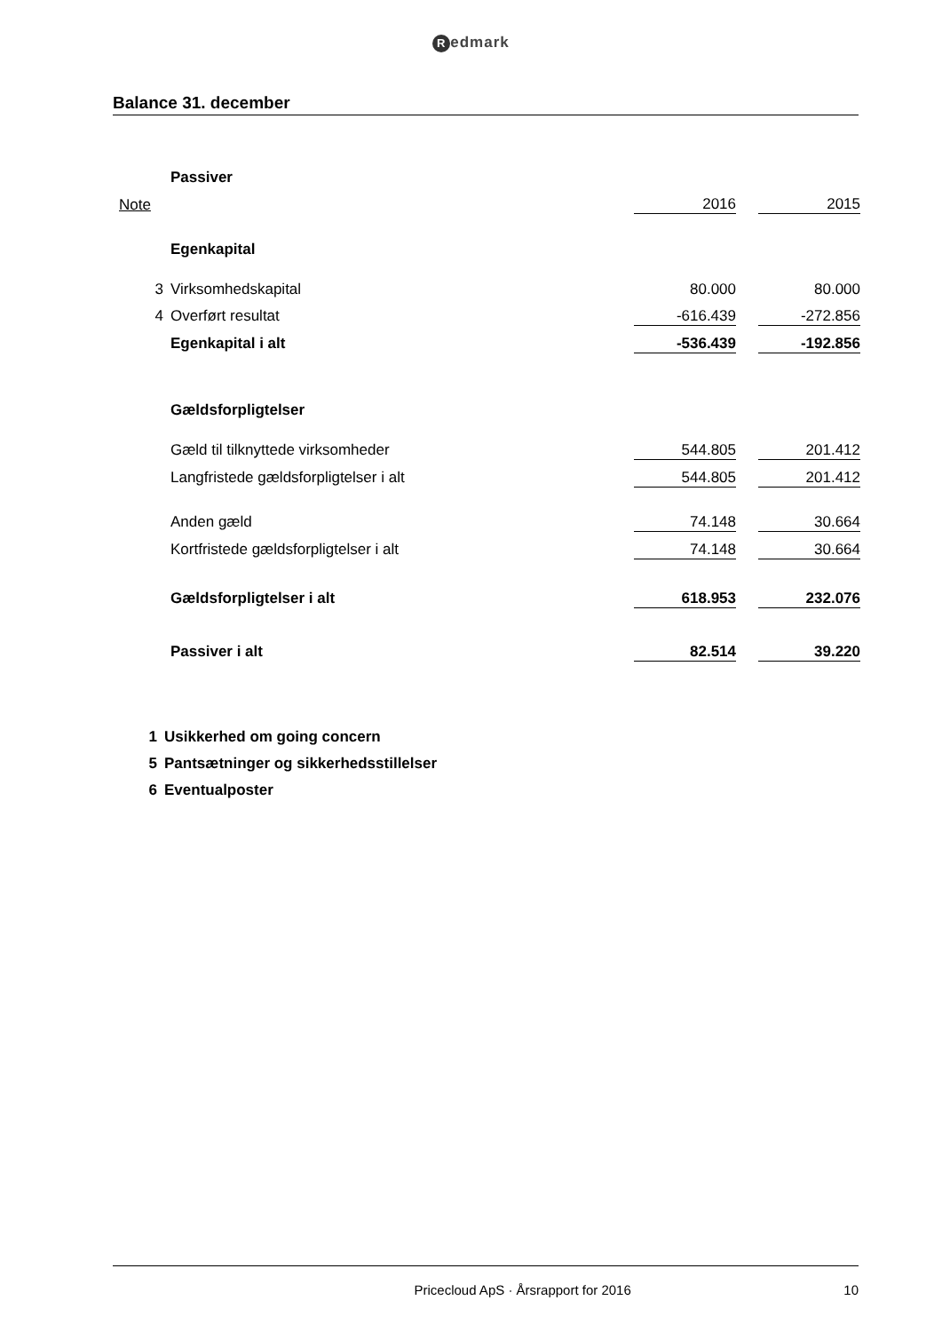Redmark
Balance 31. december
| | Passiver | | | |
| Note | | 2016 | | 2015 |
| | Egenkapital | | | |
| 3 | Virksomhedskapital | 80.000 | | 80.000 |
| 4 | Overført resultat | -616.439 | | -272.856 |
| | Egenkapital i alt | -536.439 | | -192.856 |
| | Gældsforpligtelser | | | |
| | Gæld til tilknyttede virksomheder | 544.805 | | 201.412 |
| | Langfristede gældsforpligtelser i alt | 544.805 | | 201.412 |
| | Anden gæld | 74.148 | | 30.664 |
| | Kortfristede gældsforpligtelser i alt | 74.148 | | 30.664 |
| | Gældsforpligtelser i alt | 618.953 | | 232.076 |
| | Passiver i alt | 82.514 | | 39.220 |
1 Usikkerhed om going concern
5 Pantsætninger og sikkerhedsstillelser
6 Eventualposter
Pricecloud ApS · Årsrapport for 2016 10